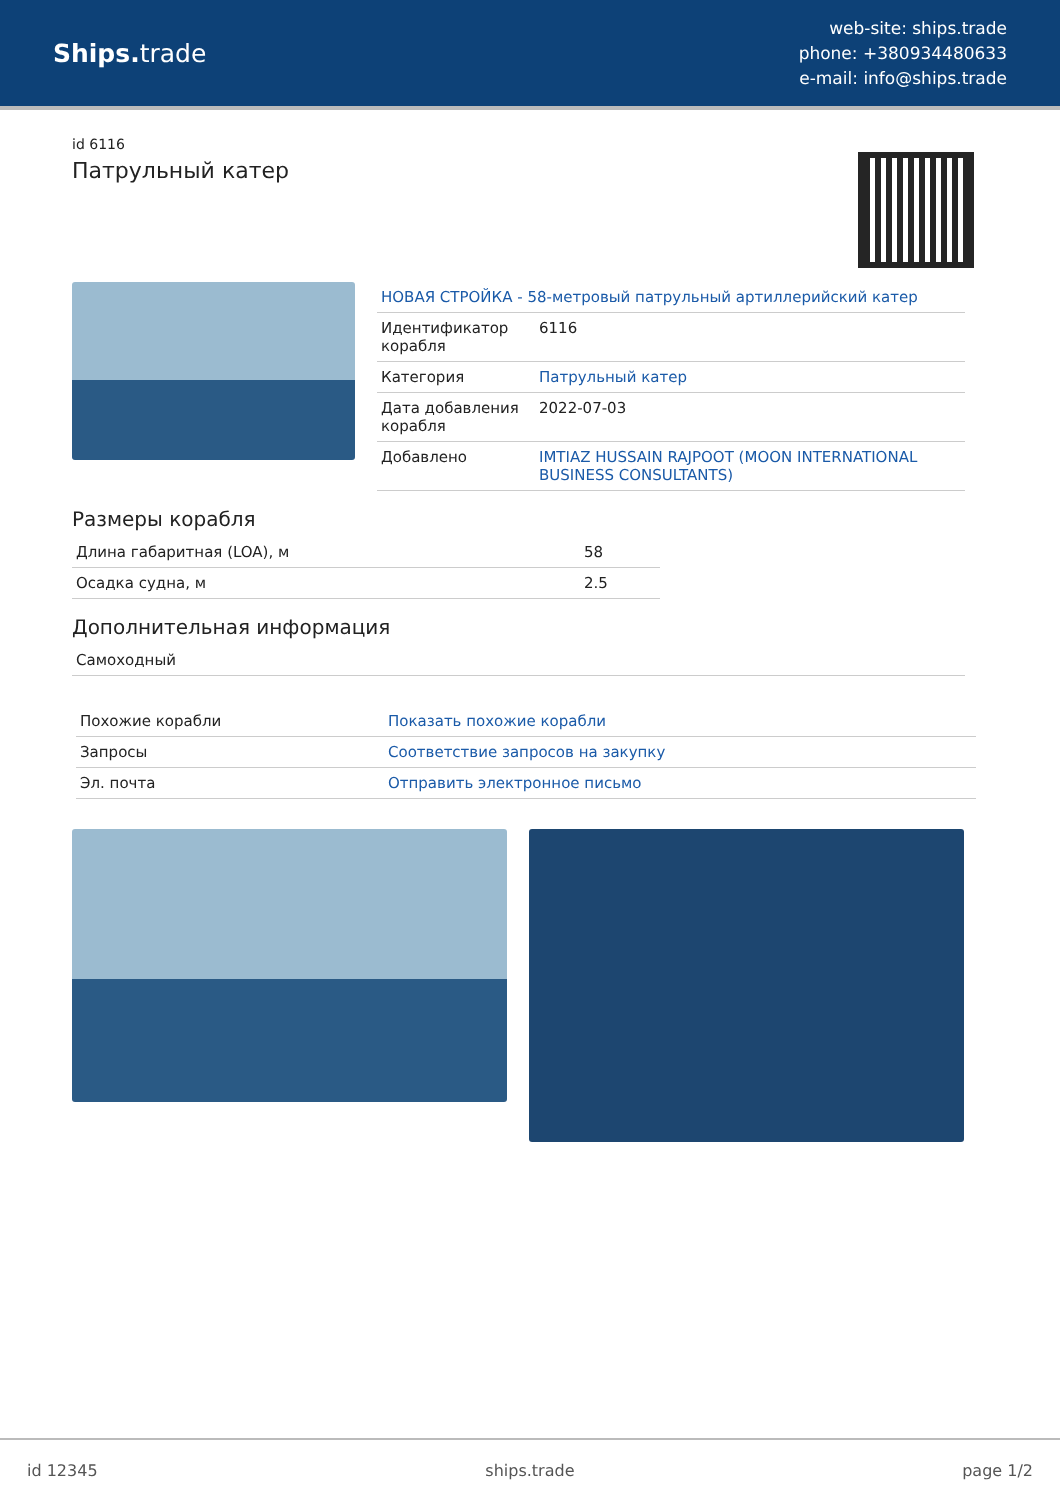Ships. trade
web-site: ships.trade
phone: +380934480633
e-mail: info@ships.trade
id 6116
Патрульный катер
| НОВАЯ СТРОЙКА - 58-метровый патрульный артиллерийский катер | |
| Идентификатор корабля | 6116 |
| Категория | Патрульный катер |
| Дата добавления корабля | 2022-07-03 |
| Добавлено | IMTIAZ HUSSAIN RAJPOOT (MOON INTERNATIONAL BUSINESS CONSULTANTS) |
Размеры корабля
| Длина габаритная (LOA), м | 58 |
| Осадка судна, м | 2.5 |
Дополнительная информация
| Самоходный |
| Похожие корабли | Показать похожие корабли |
| Запросы | Соответствие запросов на закупку |
| Эл. почта | Отправить электронное письмо |
id 12345 ships.trade page 1/2